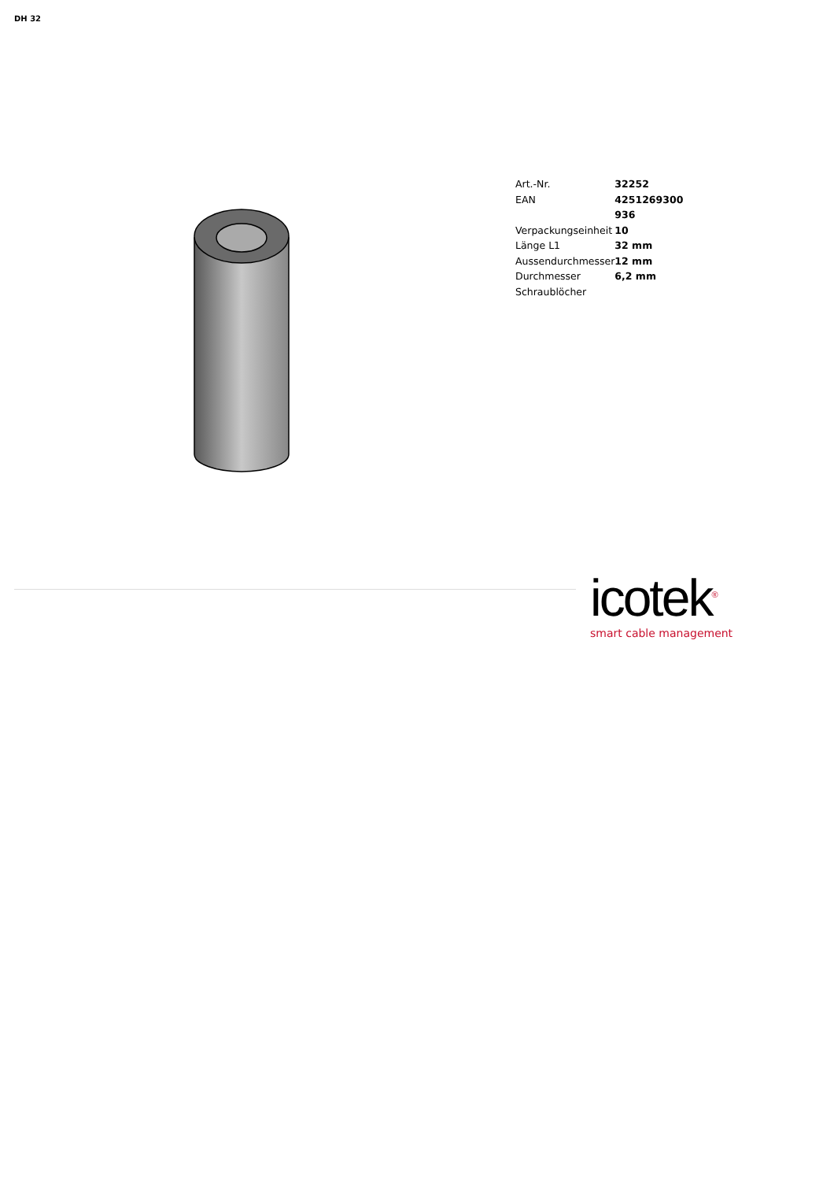DH 32
| Art.-Nr. | 32252 |
| EAN | 4251269300 936 |
| Verpackungseinheit | 10 |
| Länge L1 | 32 mm |
| Aussendurchmesser | 12 mm |
| Durchmesser Schraublöcher | 6,2 mm |
icotek<sup>®</sup>
smart cable management